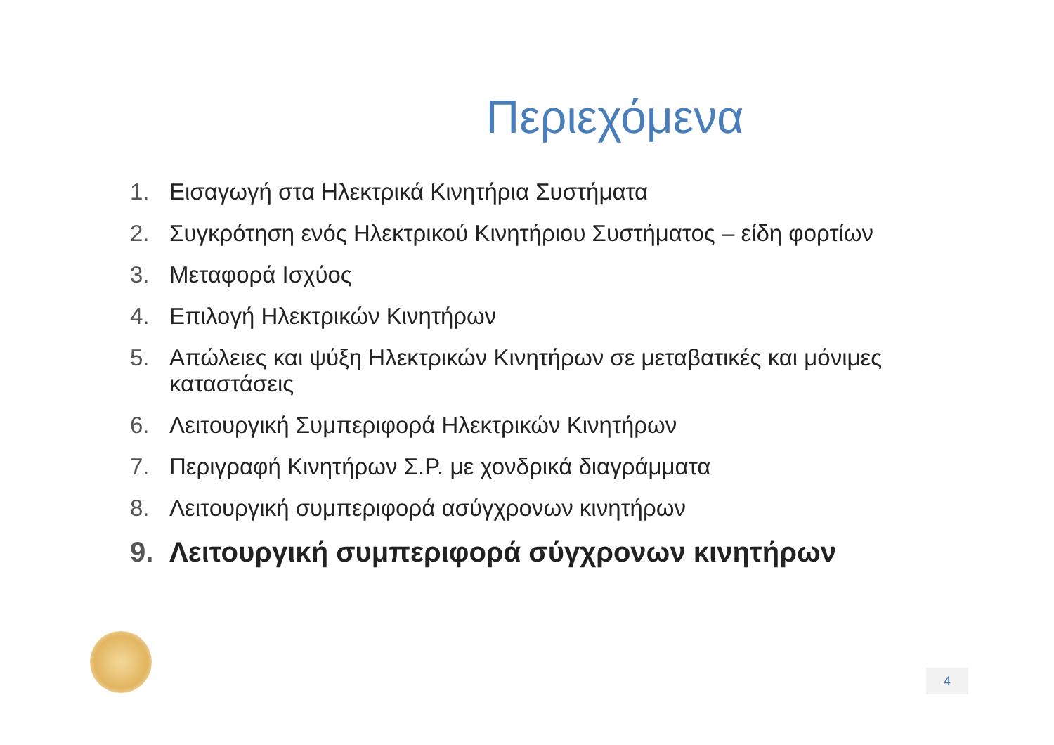Περιεχόμενα
1. Εισαγωγή στα Ηλεκτρικά Κινητήρια Συστήματα
2. Συγκρότηση ενός Ηλεκτρικού Κινητήριου Συστήματος – είδη φορτίων
3. Μεταφορά Ισχύος
4. Επιλογή Ηλεκτρικών Κινητήρων
5. Απώλειες και ψύξη Ηλεκτρικών Κινητήρων σε μεταβατικές και μόνιμες καταστάσεις
6. Λειτουργική Συμπεριφορά Ηλεκτρικών Κινητήρων
7. Περιγραφή Κινητήρων Σ.Ρ. με χονδρικά διαγράμματα
8. Λειτουργική συμπεριφορά ασύγχρονων κινητήρων
9. Λειτουργική συμπεριφορά σύγχρονων κινητήρων
4